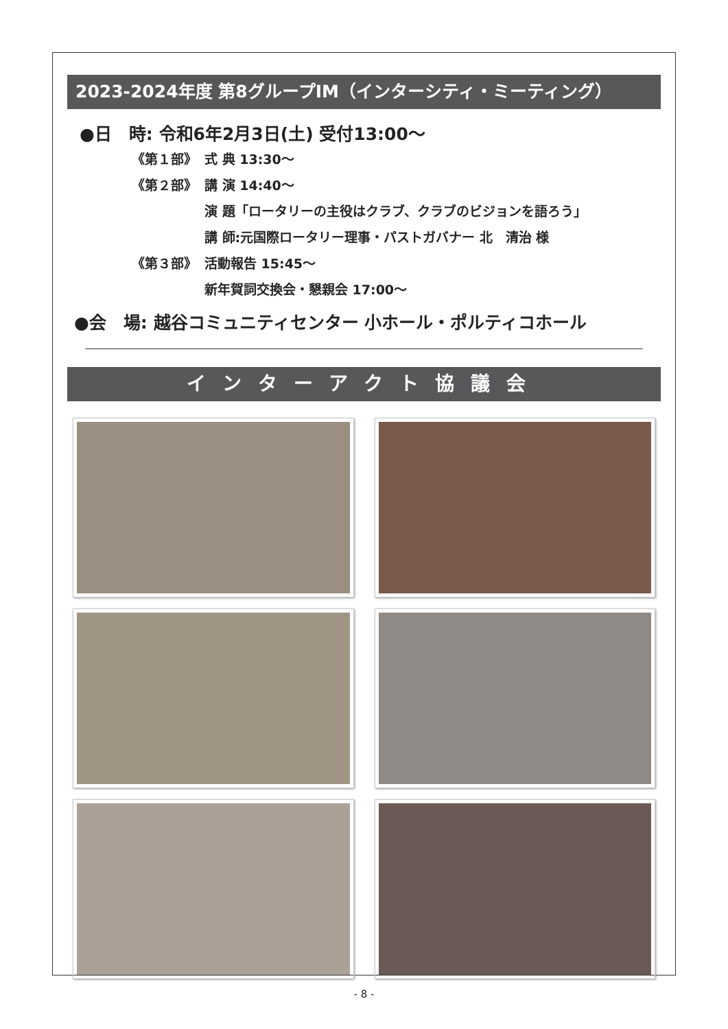2023-2024年度 第8グループIM（インターシティ・ミーティング）
●日　時: 令和6年2月3日(土) 受付13:00～
《第１部》 式 典 13:30～
《第２部》 講 演 14:40～
演 題「ロータリーの主役はクラブ、クラブのビジョンを語ろう」
講 師:元国際ロータリー理事・パストガバナー 北　清治 様
《第３部》 活動報告 15:45～
新年賀詞交換会・懇親会 17:00～
●会　場: 越谷コミュニティセンター 小ホール・ポルティコホール
インターアクト協議会
- 8 -